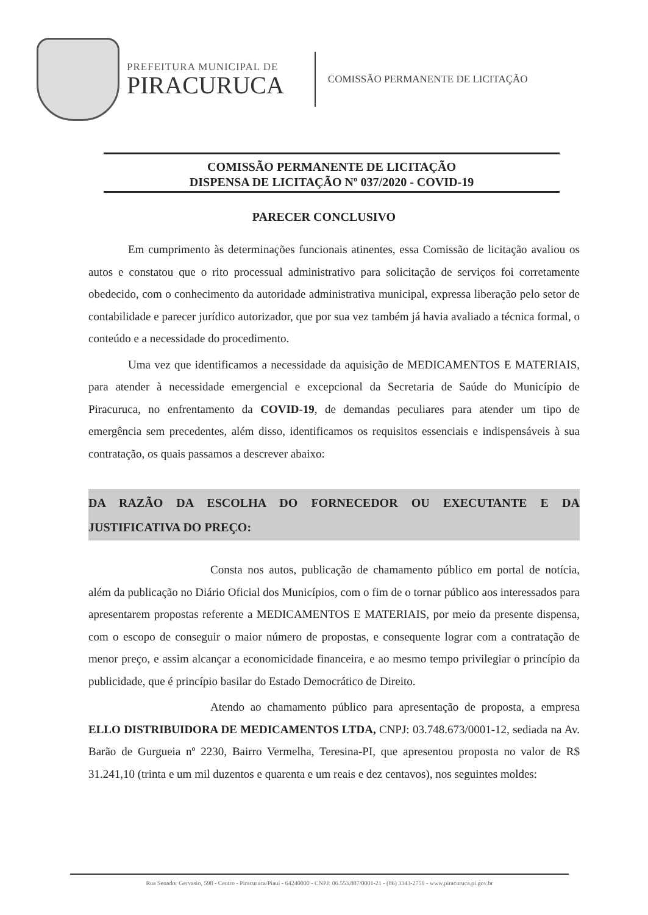PREFEITURA MUNICIPAL DE
PIRACURUCA
COMISSÃO PERMANENTE DE LICITAÇÃO
COMISSÃO PERMANENTE DE LICITAÇÃO
DISPENSA DE LICITAÇÃO Nº 037/2020 - COVID-19
PARECER CONCLUSIVO
Em cumprimento às determinações funcionais atinentes, essa Comissão de licitação avaliou os autos e constatou que o rito processual administrativo para solicitação de serviços foi corretamente obedecido, com o conhecimento da autoridade administrativa municipal, expressa liberação pelo setor de contabilidade e parecer jurídico autorizador, que por sua vez também já havia avaliado a técnica formal, o conteúdo e a necessidade do procedimento.
Uma vez que identificamos a necessidade da aquisição de MEDICAMENTOS E MATERIAIS, para atender à necessidade emergencial e excepcional da Secretaria de Saúde do Município de Piracuruca, no enfrentamento da COVID-19, de demandas peculiares para atender um tipo de emergência sem precedentes, além disso, identificamos os requisitos essenciais e indispensáveis à sua contratação, os quais passamos a descrever abaixo:
DA RAZÃO DA ESCOLHA DO FORNECEDOR OU EXECUTANTE E DA JUSTIFICATIVA DO PREÇO:
Consta nos autos, publicação de chamamento público em portal de notícia, além da publicação no Diário Oficial dos Municípios, com o fim de o tornar público aos interessados para apresentarem propostas referente a MEDICAMENTOS E MATERIAIS, por meio da presente dispensa, com o escopo de conseguir o maior número de propostas, e consequente lograr com a contratação de menor preço, e assim alcançar a economicidade financeira, e ao mesmo tempo privilegiar o princípio da publicidade, que é princípio basilar do Estado Democrático de Direito.
Atendo ao chamamento público para apresentação de proposta, a empresa ELLO DISTRIBUIDORA DE MEDICAMENTOS LTDA, CNPJ: 03.748.673/0001-12, sediada na Av. Barão de Gurgueia nº 2230, Bairro Vermelha, Teresina-PI, que apresentou proposta no valor de R$ 31.241,10 (trinta e um mil duzentos e quarenta e um reais e dez centavos), nos seguintes moldes:
Rua Senador Gervasio, 598 - Centro - Piracuruca/Piauí - 64240000 - CNPJ: 06.553.887/0001-21 - (86) 3343-2759 - www.piracuruca.pi.gov.br